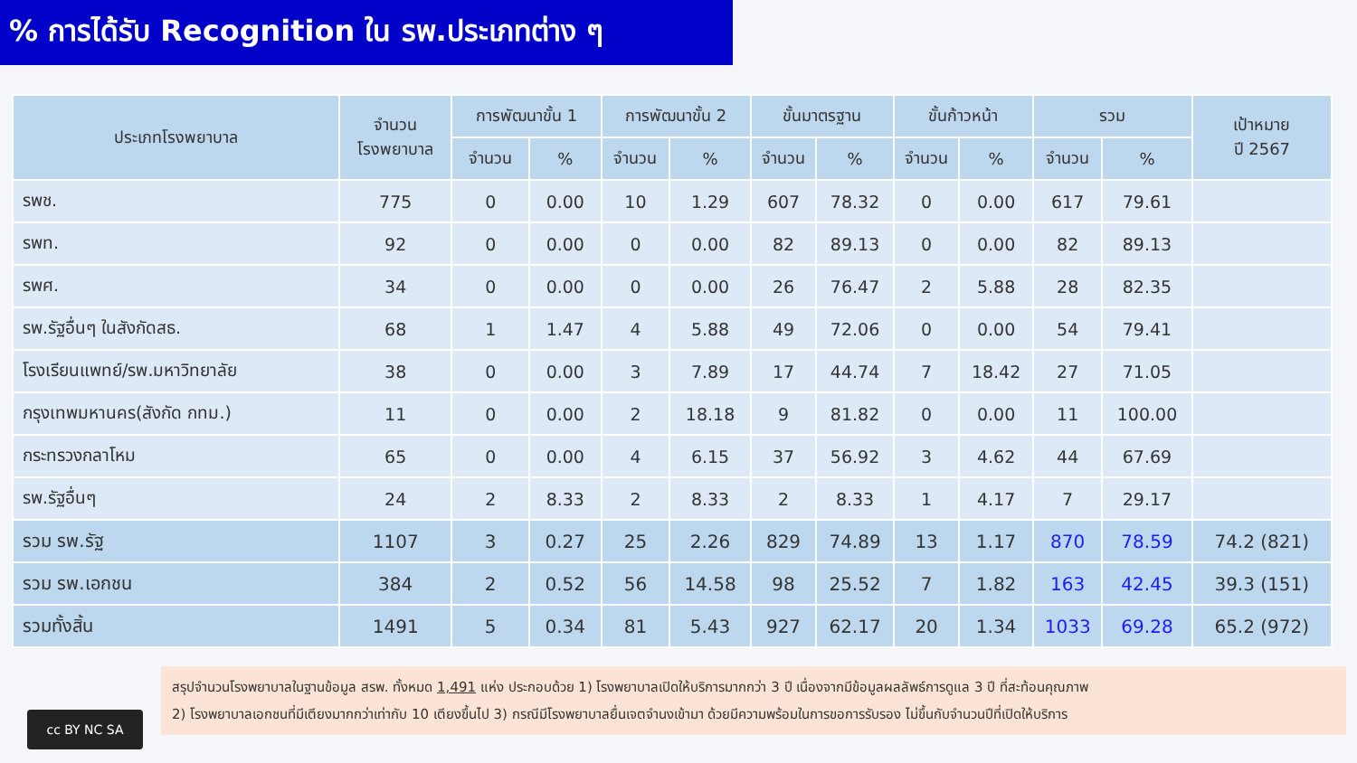% การได้รับ Recognition ใน รพ.ประเภทต่าง ๆ
| ประเภทโรงพยาบาล | จำนวน โรงพยาบาล | การพัฒนาขั้น 1 | | การพัฒนาขั้น 2 | | ขั้นมาตรฐาน | | ขั้นก้าวหน้า | | รวม | | เป้าหมาย ปี 2567 |
| --- | --- | --- | --- | --- | --- | --- | --- | --- | --- | --- | --- | --- |
| | | จำนวน | % | จำนวน | % | จำนวน | % | จำนวน | % | จำนวน | % | |
| รพช. | 775 | 0 | 0.00 | 10 | 1.29 | 607 | 78.32 | 0 | 0.00 | 617 | 79.61 | |
| รพท. | 92 | 0 | 0.00 | 0 | 0.00 | 82 | 89.13 | 0 | 0.00 | 82 | 89.13 | |
| รพศ. | 34 | 0 | 0.00 | 0 | 0.00 | 26 | 76.47 | 2 | 5.88 | 28 | 82.35 | |
| รพ.รัฐอื่นๆ ในสังกัดสธ. | 68 | 1 | 1.47 | 4 | 5.88 | 49 | 72.06 | 0 | 0.00 | 54 | 79.41 | |
| โรงเรียนแพทย์/รพ.มหาวิทยาลัย | 38 | 0 | 0.00 | 3 | 7.89 | 17 | 44.74 | 7 | 18.42 | 27 | 71.05 | |
| กรุงเทพมหานคร(สังกัด กทม.) | 11 | 0 | 0.00 | 2 | 18.18 | 9 | 81.82 | 0 | 0.00 | 11 | 100.00 | |
| กระทรวงกลาโหม | 65 | 0 | 0.00 | 4 | 6.15 | 37 | 56.92 | 3 | 4.62 | 44 | 67.69 | |
| รพ.รัฐอื่นๆ | 24 | 2 | 8.33 | 2 | 8.33 | 2 | 8.33 | 1 | 4.17 | 7 | 29.17 | |
| รวม รพ.รัฐ | 1107 | 3 | 0.27 | 25 | 2.26 | 829 | 74.89 | 13 | 1.17 | 870 | 78.59 | 74.2 (821) |
| รวม รพ.เอกชน | 384 | 2 | 0.52 | 56 | 14.58 | 98 | 25.52 | 7 | 1.82 | 163 | 42.45 | 39.3 (151) |
| รวมทั้งสิ้น | 1491 | 5 | 0.34 | 81 | 5.43 | 927 | 62.17 | 20 | 1.34 | 1033 | 69.28 | 65.2 (972) |
cc BY NC SA
สรุปจำนวนโรงพยาบาลในฐานข้อมูล สรพ. ทั้งหมด 1,491 แห่ง ประกอบด้วย 1) โรงพยาบาลเปิดให้บริการมากกว่า 3 ปี เนื่องจากมีข้อมูลผลลัพธ์การดูแล 3 ปี ที่สะท้อนคุณภาพ
2) โรงพยาบาลเอกชนที่มีเตียงมากกว่าเท่ากับ 10 เตียงขึ้นไป 3) กรณีมีโรงพยาบาลยื่นเจตจำนงเข้ามา ด้วยมีความพร้อมในการขอการรับรอง ไม่ขึ้นกับจำนวนปีที่เปิดให้บริการ